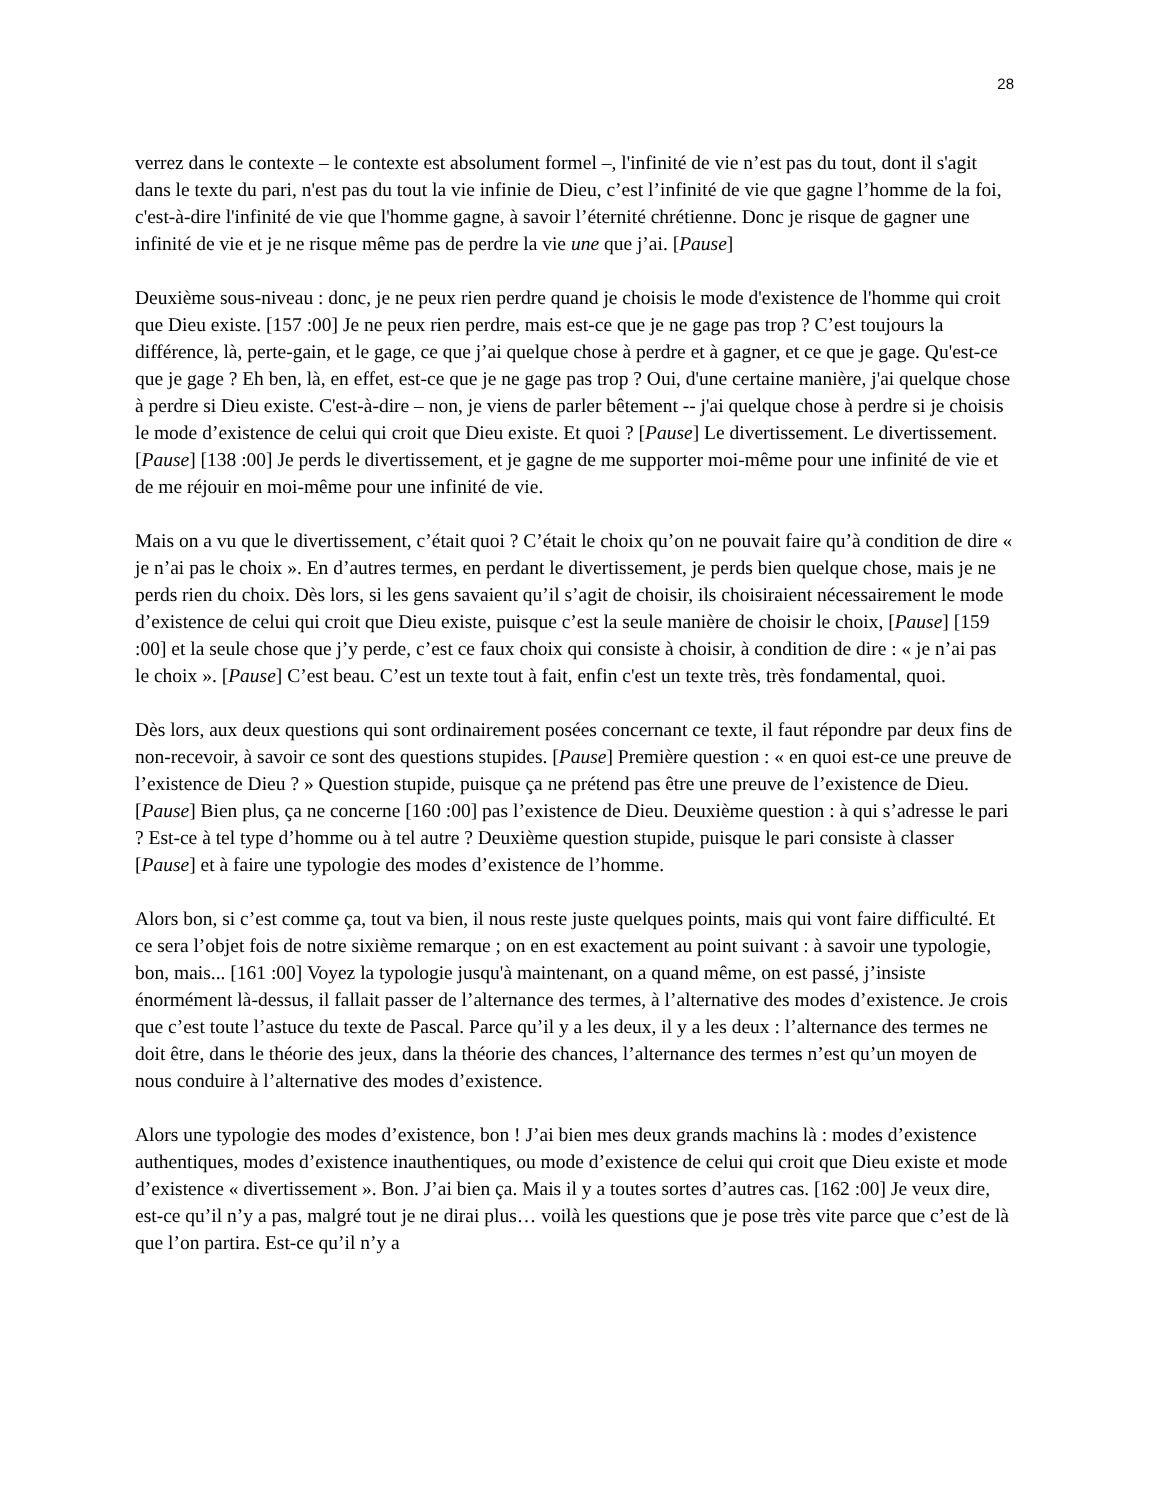28
verrez dans le contexte – le contexte est absolument formel –, l'infinité de vie n’est pas du tout, dont il s'agit dans le texte du pari, n'est pas du tout la vie infinie de Dieu, c’est l’infinité de vie que gagne l’homme de la foi, c'est-à-dire l'infinité de vie que l'homme gagne, à savoir l’éternité chrétienne. Donc je risque de gagner une infinité de vie et je ne risque même pas de perdre la vie une que j’ai. [Pause]
Deuxième sous-niveau : donc, je ne peux rien perdre quand je choisis le mode d'existence de l'homme qui croit que Dieu existe. [157 :00] Je ne peux rien perdre, mais est-ce que je ne gage pas trop ? C’est toujours la différence, là, perte-gain, et le gage, ce que j’ai quelque chose à perdre et à gagner, et ce que je gage. Qu'est-ce que je gage ? Eh ben, là, en effet, est-ce que je ne gage pas trop ? Oui, d'une certaine manière, j'ai quelque chose à perdre si Dieu existe. C'est-à-dire – non, je viens de parler bêtement -- j'ai quelque chose à perdre si je choisis le mode d’existence de celui qui croit que Dieu existe. Et quoi ? [Pause] Le divertissement. Le divertissement. [Pause] [138 :00] Je perds le divertissement, et je gagne de me supporter moi-même pour une infinité de vie et de me réjouir en moi-même pour une infinité de vie.
Mais on a vu que le divertissement, c’était quoi ? C’était le choix qu’on ne pouvait faire qu’à condition de dire « je n’ai pas le choix ». En d’autres termes, en perdant le divertissement, je perds bien quelque chose, mais je ne perds rien du choix. Dès lors, si les gens savaient qu’il s’agit de choisir, ils choisiraient nécessairement le mode d’existence de celui qui croit que Dieu existe, puisque c’est la seule manière de choisir le choix, [Pause] [159 :00] et la seule chose que j’y perde, c’est ce faux choix qui consiste à choisir, à condition de dire : « je n’ai pas le choix ». [Pause] C’est beau. C’est un texte tout à fait, enfin c'est un texte très, très fondamental, quoi.
Dès lors, aux deux questions qui sont ordinairement posées concernant ce texte, il faut répondre par deux fins de non-recevoir, à savoir ce sont des questions stupides. [Pause] Première question : « en quoi est-ce une preuve de l’existence de Dieu ? » Question stupide, puisque ça ne prétend pas être une preuve de l’existence de Dieu. [Pause] Bien plus, ça ne concerne [160 :00] pas l’existence de Dieu. Deuxième question : à qui s’adresse le pari ? Est-ce à tel type d’homme ou à tel autre ? Deuxième question stupide, puisque le pari consiste à classer [Pause] et à faire une typologie des modes d’existence de l’homme.
Alors bon, si c’est comme ça, tout va bien, il nous reste juste quelques points, mais qui vont faire difficulté. Et ce sera l’objet fois de notre sixième remarque ; on en est exactement au point suivant : à savoir une typologie, bon, mais... [161 :00] Voyez la typologie jusqu'à maintenant, on a quand même, on est passé, j’insiste énormément là-dessus, il fallait passer de l’alternance des termes, à l’alternative des modes d’existence. Je crois que c’est toute l’astuce du texte de Pascal. Parce qu’il y a les deux, il y a les deux : l’alternance des termes ne doit être, dans le théorie des jeux, dans la théorie des chances, l’alternance des termes n’est qu’un moyen de nous conduire à l’alternative des modes d’existence.
Alors une typologie des modes d’existence, bon ! J’ai bien mes deux grands machins là : modes d’existence authentiques, modes d’existence inauthentiques, ou mode d’existence de celui qui croit que Dieu existe et mode d’existence « divertissement ». Bon. J’ai bien ça. Mais il y a toutes sortes d’autres cas. [162 :00] Je veux dire, est-ce qu’il n’y a pas, malgré tout je ne dirai plus… voilà les questions que je pose très vite parce que c’est de là que l’on partira. Est-ce qu’il n’y a